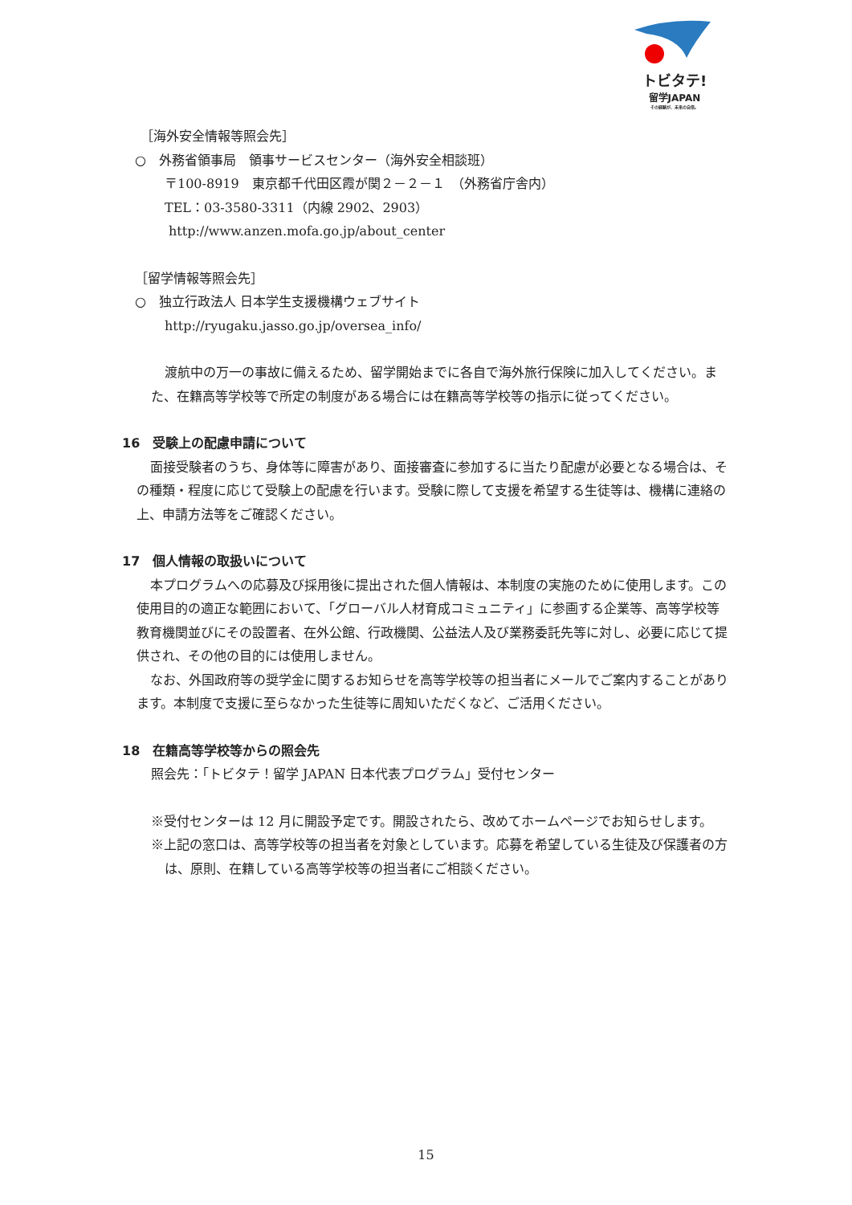トビタテ!
留学JAPAN
その経験が、未来の自信。
［海外安全情報等照会先］
○　外務省領事局　領事サービスセンター（海外安全相談班）
〒100-8919　東京都千代田区霞が関２－２－１　（外務省庁舎内）
TEL：03-3580-3311（内線 2902、2903）
http://www.anzen.mofa.go.jp/about_center
［留学情報等照会先］
○　独立行政法人 日本学生支援機構ウェブサイト
http://ryugaku.jasso.go.jp/oversea_info/
渡航中の万一の事故に備えるため、留学開始までに各自で海外旅行保険に加入してください。また、在籍高等学校等で所定の制度がある場合には在籍高等学校等の指示に従ってください。
16　受験上の配慮申請について
面接受験者のうち、身体等に障害があり、面接審査に参加するに当たり配慮が必要となる場合は、その種類・程度に応じて受験上の配慮を行います。受験に際して支援を希望する生徒等は、機構に連絡の上、申請方法等をご確認ください。
17　個人情報の取扱いについて
本プログラムへの応募及び採用後に提出された個人情報は、本制度の実施のために使用します。この使用目的の適正な範囲において、「グローバル人材育成コミュニティ」に参画する企業等、高等学校等教育機関並びにその設置者、在外公館、行政機関、公益法人及び業務委託先等に対し、必要に応じて提供され、その他の目的には使用しません。
なお、外国政府等の奨学金に関するお知らせを高等学校等の担当者にメールでご案内することがあります。本制度で支援に至らなかった生徒等に周知いただくなど、ご活用ください。
18　在籍高等学校等からの照会先
照会先：「トビタテ！留学 JAPAN 日本代表プログラム」受付センター
※受付センターは 12 月に開設予定です。開設されたら、改めてホームページでお知らせします。
※上記の窓口は、高等学校等の担当者を対象としています。応募を希望している生徒及び保護者の方は、原則、在籍している高等学校等の担当者にご相談ください。
15